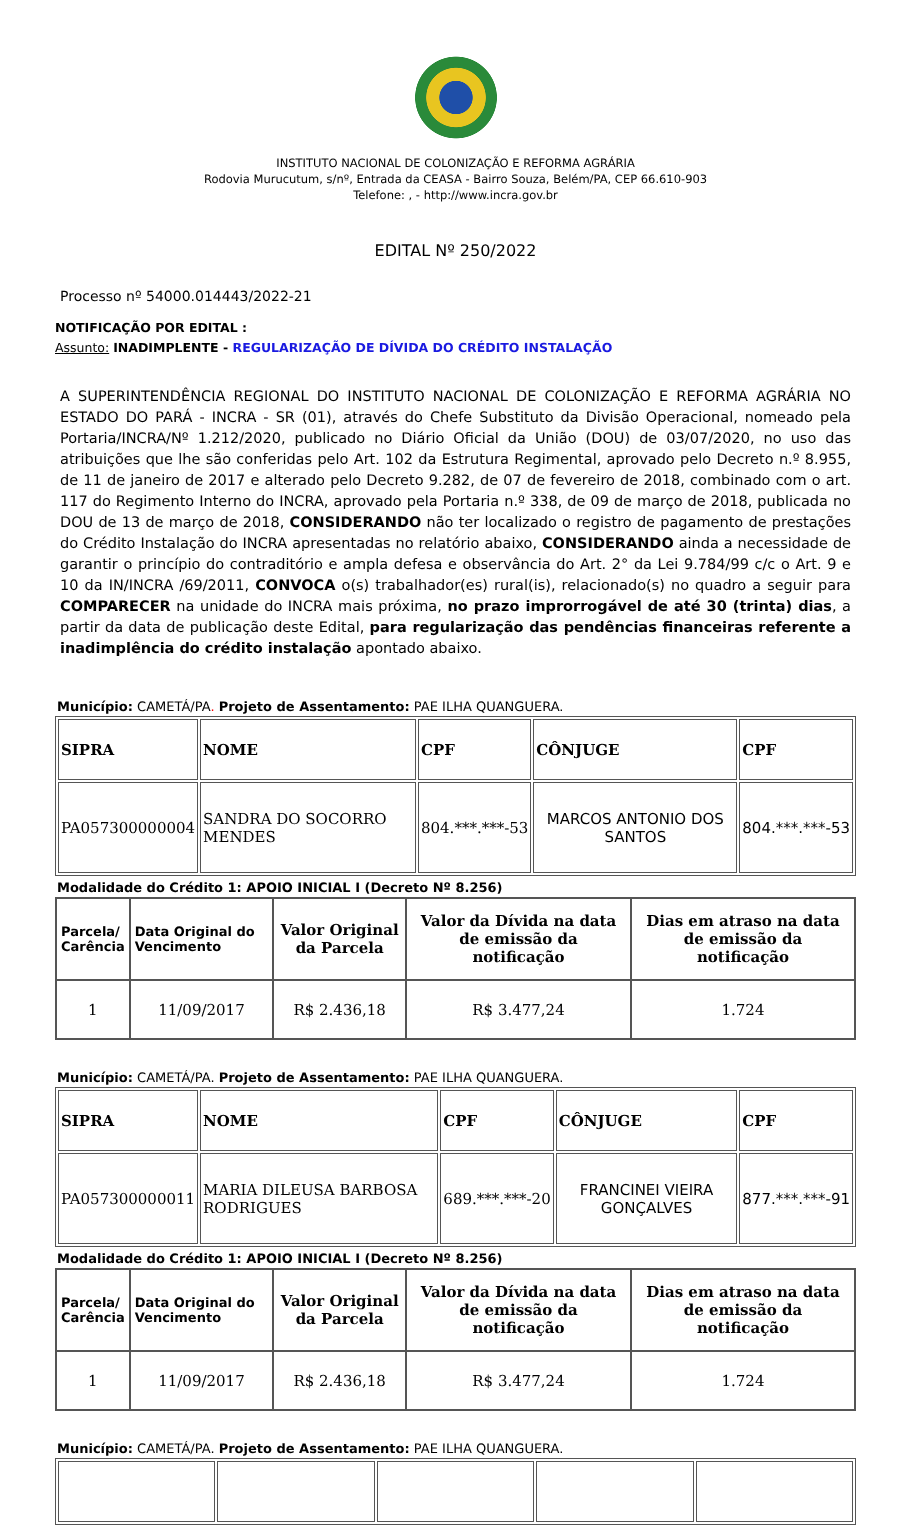INSTITUTO NACIONAL DE COLONIZAÇÃO E REFORMA AGRÁRIA
Rodovia Murucutum, s/nº, Entrada da CEASA - Bairro Souza, Belém/PA, CEP 66.610-903
Telefone: , - http://www.incra.gov.br
EDITAL Nº 250/2022
Processo nº 54000.014443/2022-21
NOTIFICAÇÃO POR EDITAL :
Assunto: INADIMPLENTE - REGULARIZAÇÃO DE DÍVIDA DO CRÉDITO INSTALAÇÃO
A SUPERINTENDÊNCIA REGIONAL DO INSTITUTO NACIONAL DE COLONIZAÇÃO E REFORMA AGRÁRIA NO ESTADO DO PARÁ - INCRA - SR (01), através do Chefe Substituto da Divisão Operacional, nomeado pela Portaria/INCRA/Nº 1.212/2020, publicado no Diário Oficial da União (DOU) de 03/07/2020, no uso das atribuições que lhe são conferidas pelo Art. 102 da Estrutura Regimental, aprovado pelo Decreto n.º 8.955, de 11 de janeiro de 2017 e alterado pelo Decreto 9.282, de 07 de fevereiro de 2018, combinado com o art. 117 do Regimento Interno do INCRA, aprovado pela Portaria n.º 338, de 09 de março de 2018, publicada no DOU de 13 de março de 2018, CONSIDERANDO não ter localizado o registro de pagamento de prestações do Crédito Instalação do INCRA apresentadas no relatório abaixo, CONSIDERANDO ainda a necessidade de garantir o princípio do contraditório e ampla defesa e observância do Art. 2° da Lei 9.784/99 c/c o Art. 9 e 10 da IN/INCRA /69/2011, CONVOCA o(s) trabalhador(es) rural(is), relacionado(s) no quadro a seguir para COMPARECER na unidade do INCRA mais próxima, no prazo improrrogável de até 30 (trinta) dias, a partir da data de publicação deste Edital, para regularização das pendências financeiras referente a inadimplência do crédito instalação apontado abaixo.
Município: CAMETÁ/PA. Projeto de Assentamento: PAE ILHA QUANGUERA.
| SIPRA | NOME | CPF | CÔNJUGE | CPF |
| --- | --- | --- | --- | --- |
| PA057300000004 | SANDRA DO SOCORRO MENDES | 804.***.***-53 | MARCOS ANTONIO DOS SANTOS | 804.***.***-53 |
Modalidade do Crédito 1: APOIO INICIAL I (Decreto Nº 8.256)
| Parcela/ Carência | Data Original do Vencimento | Valor Original da Parcela | Valor da Dívida na data de emissão da notificação | Dias em atraso na data de emissão da notificação |
| --- | --- | --- | --- | --- |
| 1 | 11/09/2017 | R$ 2.436,18 | R$ 3.477,24 | 1.724 |
Município: CAMETÁ/PA. Projeto de Assentamento: PAE ILHA QUANGUERA.
| SIPRA | NOME | CPF | CÔNJUGE | CPF |
| --- | --- | --- | --- | --- |
| PA057300000011 | MARIA DILEUSA BARBOSA RODRIGUES | 689.***.***-20 | FRANCINEI VIEIRA GONÇALVES | 877.***.***-91 |
Modalidade do Crédito 1: APOIO INICIAL I (Decreto Nº 8.256)
| Parcela/ Carência | Data Original do Vencimento | Valor Original da Parcela | Valor da Dívida na data de emissão da notificação | Dias em atraso na data de emissão da notificação |
| --- | --- | --- | --- | --- |
| 1 | 11/09/2017 | R$ 2.436,18 | R$ 3.477,24 | 1.724 |
Município: CAMETÁ/PA. Projeto de Assentamento: PAE ILHA QUANGUERA.